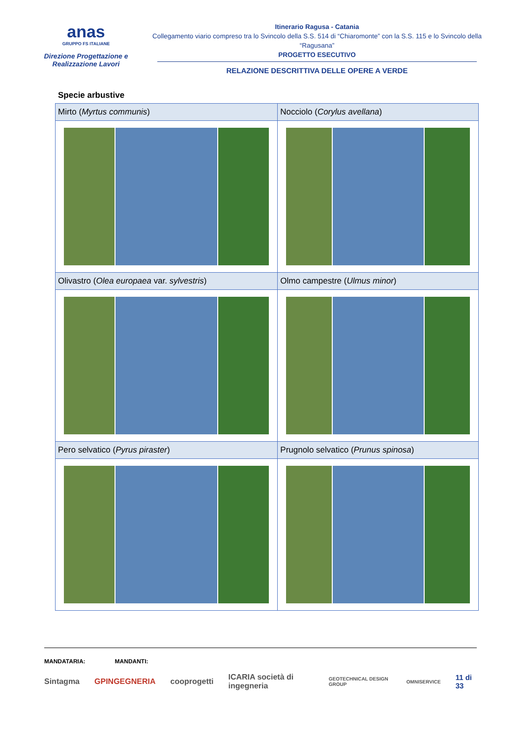anas
GRUPPO FS ITALIANE
Direzione Progettazione e
Realizzazione Lavori
Itinerario Ragusa - Catania
Collegamento viario compreso tra lo Svincolo della S.S. 514 di “Chiaromonte” con la S.S. 115 e lo Svincolo della “Ragusana”
PROGETTO ESECUTIVO
RELAZIONE DESCRITTIVA DELLE OPERE A VERDE
Specie arbustive
| Mirto ( Myrtus communis ) | Nocciolo ( Corylus avellana ) |
| Olivastro ( Olea europaea var. sylvestris ) | Olmo campestre ( Ulmus minor ) |
| Pero selvatico ( Pyrus piraster ) | Prugnolo selvatico ( Prunus spinosa ) |
MANDATARIA: MANDANTI:
Sintagma GPINGEGNERIA cooprogetti ICARIA società di ingegneria GEOTECHNICAL DESIGN GROUP OMNISERVICE 11 di 33